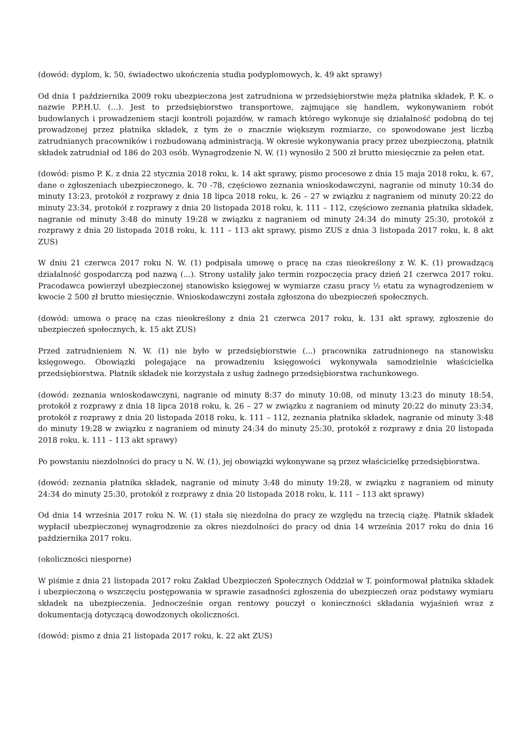(dowód: dyplom, k. 50, świadectwo ukończenia studia podyplomowych, k. 49 akt sprawy)
Od dnia 1 października 2009 roku ubezpieczona jest zatrudniona w przedsiębiorstwie męża płatnika składek, P. K. o nazwie P.P.H.U. (...). Jest to przedsiębiorstwo transportowe, zajmujące się handlem, wykonywaniem robót budowlanych i prowadzeniem stacji kontroli pojazdów, w ramach którego wykonuje się działalność podobną do tej prowadzonej przez płatnika składek, z tym że o znacznie większym rozmiarze, co spowodowane jest liczbą zatrudnianych pracowników i rozbudowaną administracją. W okresie wykonywania pracy przez ubezpieczoną, płatnik składek zatrudniał od 186 do 203 osób. Wynagrodzenie N. W. (1) wynosiło 2 500 zł brutto miesięcznie za pełen etat.
(dowód: pismo P. K. z dnia 22 stycznia 2018 roku, k. 14 akt sprawy, pismo procesowe z dnia 15 maja 2018 roku, k. 67, dane o zgłoszeniach ubezpieczonego, k. 70 -78, częściowo zeznania wnioskodawczyni, nagranie od minuty 10:34 do minuty 13:23, protokół z rozprawy z dnia 18 lipca 2018 roku, k. 26 – 27 w związku z nagraniem od minuty 20:22 do minuty 23:34, protokół z rozprawy z dnia 20 listopada 2018 roku, k. 111 – 112, częściowo zeznania płatnika składek, nagranie od minuty 3:48 do minuty 19:28 w związku z nagraniem od minuty 24:34 do minuty 25:30, protokół z rozprawy z dnia 20 listopada 2018 roku, k. 111 – 113 akt sprawy, pismo ZUS z dnia 3 listopada 2017 roku, k. 8 akt ZUS)
W dniu 21 czerwca 2017 roku N. W. (1) podpisała umowę o pracę na czas nieokreślony z W. K. (1) prowadzącą działalność gospodarczą pod nazwą (...). Strony ustaliły jako termin rozpoczęcia pracy dzień 21 czerwca 2017 roku. Pracodawca powierzył ubezpieczonej stanowisko księgowej w wymiarze czasu pracy ½ etatu za wynagrodzeniem w kwocie 2 500 zł brutto miesięcznie. Wnioskodawczyni została zgłoszona do ubezpieczeń społecznych.
(dowód: umowa o pracę na czas nieokreślony z dnia 21 czerwca 2017 roku, k. 131 akt sprawy, zgłoszenie do ubezpieczeń społecznych, k. 15 akt ZUS)
Przed zatrudnieniem N. W. (1) nie było w przedsiębiorstwie (...) pracownika zatrudnionego na stanowisku księgowego. Obowiązki polegające na prowadzeniu księgowości wykonywała samodzielnie właścicielka przedsiębiorstwa. Płatnik składek nie korzystała z usług żadnego przedsiębiorstwa rachunkowego.
(dowód: zeznania wnioskodawczyni, nagranie od minuty 8:37 do minuty 10:08, od minuty 13:23 do minuty 18:54, protokół z rozprawy z dnia 18 lipca 2018 roku, k. 26 – 27 w związku z nagraniem od minuty 20:22 do minuty 23:34, protokół z rozprawy z dnia 20 listopada 2018 roku, k. 111 – 112, zeznania płatnika składek, nagranie od minuty 3:48 do minuty 19:28 w związku z nagraniem od minuty 24:34 do minuty 25:30, protokół z rozprawy z dnia 20 listopada 2018 roku, k. 111 – 113 akt sprawy)
Po powstaniu niezdolności do pracy u N. W. (1), jej obowiązki wykonywane są przez właścicielkę przedsiębiorstwa.
(dowód: zeznania płatnika składek, nagranie od minuty 3:48 do minuty 19:28, w związku z nagraniem od minuty 24:34 do minuty 25:30, protokół z rozprawy z dnia 20 listopada 2018 roku, k. 111 – 113 akt sprawy)
Od dnia 14 września 2017 roku N. W. (1) stała się niezdolna do pracy ze względu na trzecią ciążę. Płatnik składek wypłacił ubezpieczonej wynagrodzenie za okres niezdolności do pracy od dnia 14 września 2017 roku do dnia 16 października 2017 roku.
(okoliczności niesporne)
W piśmie z dnia 21 listopada 2017 roku Zakład Ubezpieczeń Społecznych Oddział w T. poinformował płatnika składek i ubezpieczoną o wszczęciu postępowania w sprawie zasadności zgłoszenia do ubezpieczeń oraz podstawy wymiaru składek na ubezpieczenia. Jednocześnie organ rentowy pouczył o konieczności składania wyjaśnień wraz z dokumentacją dotyczącą dowodzonych okoliczności.
(dowód: pismo z dnia 21 listopada 2017 roku, k. 22 akt ZUS)